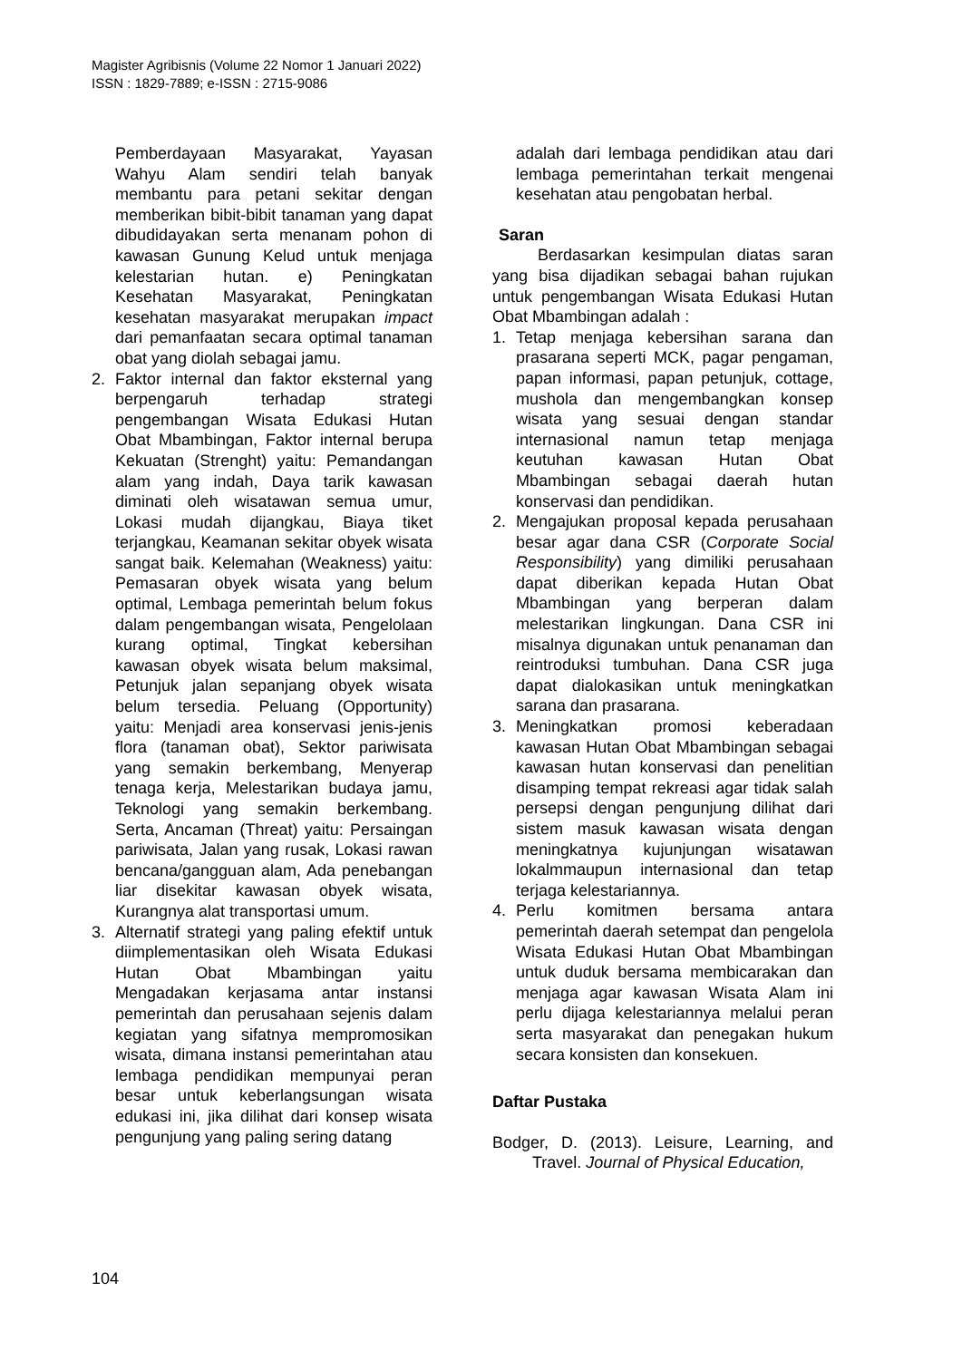Magister Agribisnis (Volume 22 Nomor 1 Januari 2022)
ISSN : 1829-7889; e-ISSN : 2715-9086
Pemberdayaan Masyarakat, Yayasan Wahyu Alam sendiri telah banyak membantu para petani sekitar dengan memberikan bibit-bibit tanaman yang dapat dibudidayakan serta menanam pohon di kawasan Gunung Kelud untuk menjaga kelestarian hutan. e) Peningkatan Kesehatan Masyarakat, Peningkatan kesehatan masyarakat merupakan impact dari pemanfaatan secara optimal tanaman obat yang diolah sebagai jamu.
2. Faktor internal dan faktor eksternal yang berpengaruh terhadap strategi pengembangan Wisata Edukasi Hutan Obat Mbambingan, Faktor internal berupa Kekuatan (Strenght) yaitu: Pemandangan alam yang indah, Daya tarik kawasan diminati oleh wisatawan semua umur, Lokasi mudah dijangkau, Biaya tiket terjangkau, Keamanan sekitar obyek wisata sangat baik. Kelemahan (Weakness) yaitu: Pemasaran obyek wisata yang belum optimal, Lembaga pemerintah belum fokus dalam pengembangan wisata, Pengelolaan kurang optimal, Tingkat kebersihan kawasan obyek wisata belum maksimal, Petunjuk jalan sepanjang obyek wisata belum tersedia. Peluang (Opportunity) yaitu: Menjadi area konservasi jenis-jenis flora (tanaman obat), Sektor pariwisata yang semakin berkembang, Menyerap tenaga kerja, Melestarikan budaya jamu, Teknologi yang semakin berkembang. Serta, Ancaman (Threat) yaitu: Persaingan pariwisata, Jalan yang rusak, Lokasi rawan bencana/gangguan alam, Ada penebangan liar disekitar kawasan obyek wisata, Kurangnya alat transportasi umum.
3. Alternatif strategi yang paling efektif untuk diimplementasikan oleh Wisata Edukasi Hutan Obat Mbambingan yaitu Mengadakan kerjasama antar instansi pemerintah dan perusahaan sejenis dalam kegiatan yang sifatnya mempromosikan wisata, dimana instansi pemerintahan atau lembaga pendidikan mempunyai peran besar untuk keberlangsungan wisata edukasi ini, jika dilihat dari konsep wisata pengunjung yang paling sering datang
adalah dari lembaga pendidikan atau dari lembaga pemerintahan terkait mengenai kesehatan atau pengobatan herbal.
Saran
Berdasarkan kesimpulan diatas saran yang bisa dijadikan sebagai bahan rujukan untuk pengembangan Wisata Edukasi Hutan Obat Mbambingan adalah :
1. Tetap menjaga kebersihan sarana dan prasarana seperti MCK, pagar pengaman, papan informasi, papan petunjuk, cottage, mushola dan mengembangkan konsep wisata yang sesuai dengan standar internasional namun tetap menjaga keutuhan kawasan Hutan Obat Mbambingan sebagai daerah hutan konservasi dan pendidikan.
2. Mengajukan proposal kepada perusahaan besar agar dana CSR (Corporate Social Responsibility) yang dimiliki perusahaan dapat diberikan kepada Hutan Obat Mbambingan yang berperan dalam melestarikan lingkungan. Dana CSR ini misalnya digunakan untuk penanaman dan reintroduksi tumbuhan. Dana CSR juga dapat dialokasikan untuk meningkatkan sarana dan prasarana.
3. Meningkatkan promosi keberadaan kawasan Hutan Obat Mbambingan sebagai kawasan hutan konservasi dan penelitian disamping tempat rekreasi agar tidak salah persepsi dengan pengunjung dilihat dari sistem masuk kawasan wisata dengan meningkatnya kujunjungan wisatawan lokalmmaupun internasional dan tetap terjaga kelestariannya.
4. Perlu komitmen bersama antara pemerintah daerah setempat dan pengelola Wisata Edukasi Hutan Obat Mbambingan untuk duduk bersama membicarakan dan menjaga agar kawasan Wisata Alam ini perlu dijaga kelestariannya melalui peran serta masyarakat dan penegakan hukum secara konsisten dan konsekuen.
Daftar Pustaka
Bodger, D. (2013). Leisure, Learning, and Travel. Journal of Physical Education,
104